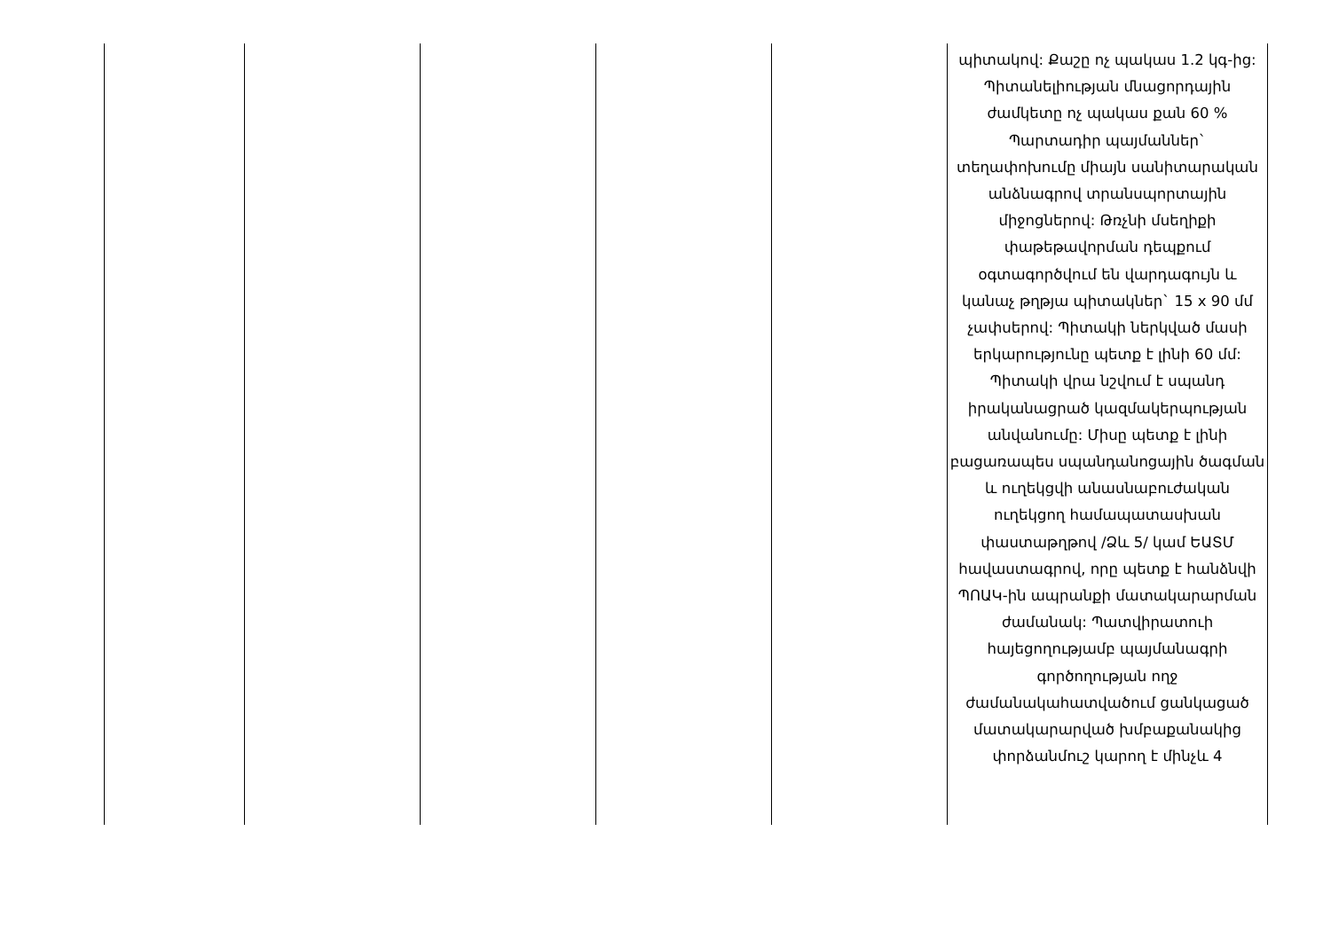| | | | | | պիտակով: Քաշը ոչ պակաս 1.2 կգ-ից: Պիտանելիության մնացորդային ժամկետը ոչ պակաս քան 60 % Պարտադիր պայմաններ` տեղափոխումը միայն սանիտարական անձնագրով տրանսպորտային միջոցներով: Թռչնի մսեղիքի փաթեթավորման դեպքում օգտագործվում են վարդագույն և կանաչ թղթյա պիտակներ` 15 x 90 մմ չափսերով: Պիտակի ներկված մասի երկարությունը պետք է լինի 60 մմ: Պիտակի վրա նշվում է սպանդ իրականացրած կազմակերպության անվանումը: Միսը պետք է լինի բացառապես սպանդանոցային ծագման և ուղեկցվի անասնաբուժական ուղեկցող համապատասխան փաստաթղթով /Ձև 5/ կամ ԵԱՏՄ հավաստագրով, որը պետք է հանձնվի ՊՈԱԿ-ին ապրանքի մատակարարման ժամանակ: Պատվիրատուի հայեցողությամբ պայմանագրի գործողության ողջ ժամանակահատվածում ցանկացած մատակարարված խմբաքանակից փորձանմուշ կարող է մինչև 4 |